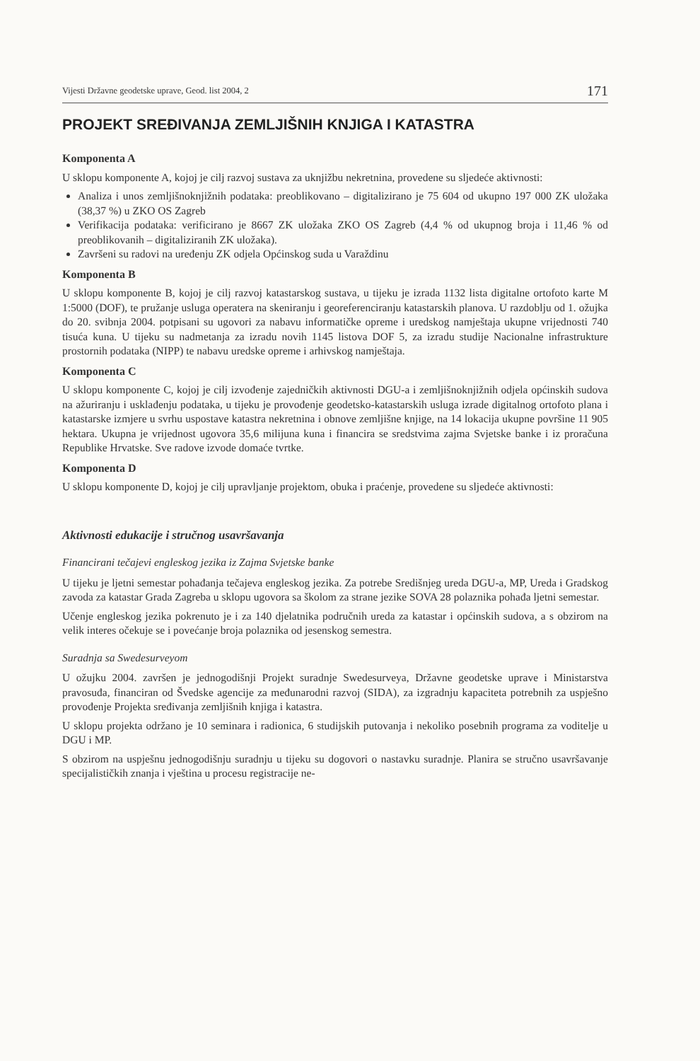Vijesti Državne geodetske uprave, Geod. list 2004, 2 171
PROJEKT SREĐIVANJA ZEMLJIŠNIH KNJIGA I KATASTRA
Komponenta A
U sklopu komponente A, kojoj je cilj razvoj sustava za uknjižbu nekretnina, provedene su sljedeće aktivnosti:
Analiza i unos zemljišnoknjižnih podataka: preoblikovano – digitalizirano je 75 604 od ukupno 197 000 ZK uložaka (38,37 %) u ZKO OS Zagreb
Verifikacija podataka: verificirano je 8667 ZK uložaka ZKO OS Zagreb (4,4 % od ukupnog broja i 11,46 % od preoblikovanih – digitaliziranih ZK uložaka).
Završeni su radovi na uređenju ZK odjela Općinskog suda u Varaždinu
Komponenta B
U sklopu komponente B, kojoj je cilj razvoj katastarskog sustava, u tijeku je izrada 1132 lista digitalne ortofoto karte M 1:5000 (DOF), te pružanje usluga operatera na skeniranju i georeferenciranju katastarskih planova. U razdoblju od 1. ožujka do 20. svibnja 2004. potpisani su ugovori za nabavu informatičke opreme i uredskog namještaja ukupne vrijednosti 740 tisuća kuna. U tijeku su nadmetanja za izradu novih 1145 listova DOF 5, za izradu studije Nacionalne infrastrukture prostornih podataka (NIPP) te nabavu uredske opreme i arhivskog namještaja.
Komponenta C
U sklopu komponente C, kojoj je cilj izvođenje zajedničkih aktivnosti DGU-a i zemljišnoknjižnih odjela općinskih sudova na ažuriranju i usklađenju podataka, u tijeku je provođenje geodetsko-katastarskih usluga izrade digitalnog ortofoto plana i katastarske izmjere u svrhu uspostave katastra nekretnina i obnove zemljišne knjige, na 14 lokacija ukupne površine 11 905 hektara. Ukupna je vrijednost ugovora 35,6 milijuna kuna i financira se sredstvima zajma Svjetske banke i iz proračuna Republike Hrvatske. Sve radove izvode domaće tvrtke.
Komponenta D
U sklopu komponente D, kojoj je cilj upravljanje projektom, obuka i praćenje, provedene su sljedeće aktivnosti:
Aktivnosti edukacije i stručnog usavršavanja
Financirani tečajevi engleskog jezika iz Zajma Svjetske banke
U tijeku je ljetni semestar pohađanja tečajeva engleskog jezika. Za potrebe Središnjeg ureda DGU-a, MP, Ureda i Gradskog zavoda za katastar Grada Zagreba u sklopu ugovora sa školom za strane jezike SOVA 28 polaznika pohađa ljetni semestar.
Učenje engleskog jezika pokrenuto je i za 140 djelatnika područnih ureda za katastar i općinskih sudova, a s obzirom na velik interes očekuje se i povećanje broja polaznika od jesenskog semestra.
Suradnja sa Swedesurveyom
U ožujku 2004. završen je jednogodišnji Projekt suradnje Swedesurveya, Državne geodetske uprave i Ministarstva pravosuđa, financiran od Švedske agencije za međunarodni razvoj (SIDA), za izgradnju kapaciteta potrebnih za uspješno provođenje Projekta sređivanja zemljišnih knjiga i katastra.
U sklopu projekta održano je 10 seminara i radionica, 6 studijskih putovanja i nekoliko posebnih programa za voditelje u DGU i MP.
S obzirom na uspješnu jednogodišnju suradnju u tijeku su dogovori o nastavku suradnje. Planira se stručno usavršavanje specijalističkih znanja i vještina u procesu registracije ne-